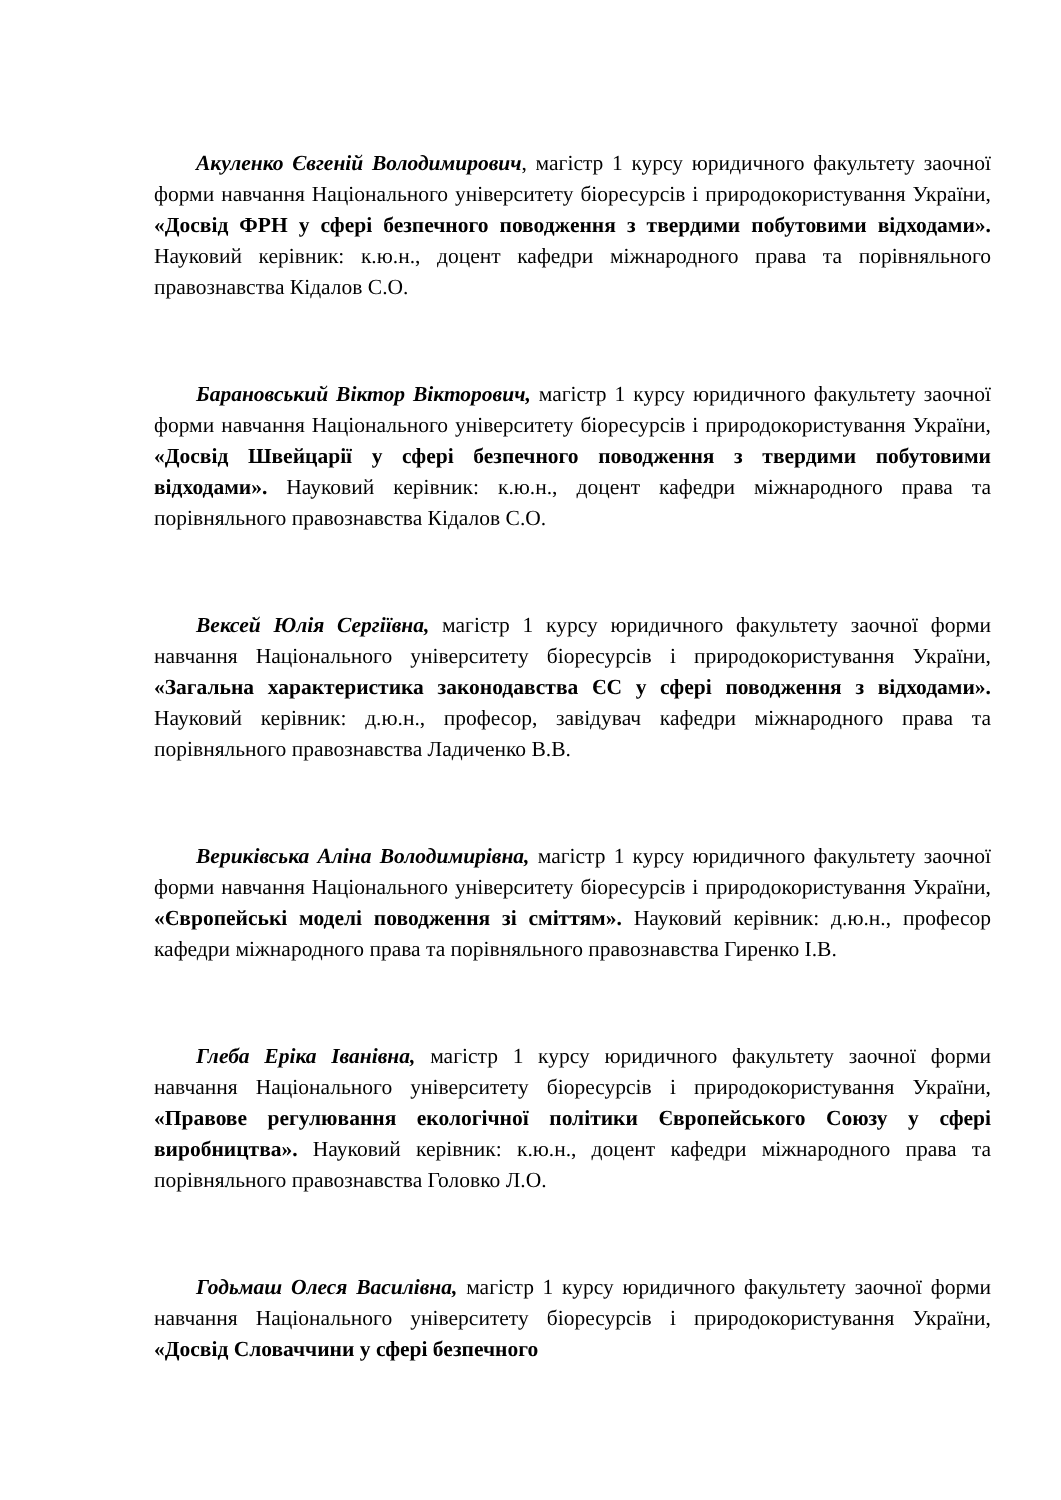Акуленко Євгеній Володимирович, магістр 1 курсу юридичного факультету заочної форми навчання Національного університету біоресурсів і природокористування України, «Досвід ФРН у сфері безпечного поводження з твердими побутовими відходами». Науковий керівник: к.ю.н., доцент кафедри міжнародного права та порівняльного правознавства Кідалов С.О.
Барановський Віктор Вікторович, магістр 1 курсу юридичного факультету заочної форми навчання Національного університету біоресурсів і природокористування України, «Досвід Швейцарії у сфері безпечного поводження з твердими побутовими відходами». Науковий керівник: к.ю.н., доцент кафедри міжнародного права та порівняльного правознавства Кідалов С.О.
Вексей Юлія Сергіївна, магістр 1 курсу юридичного факультету заочної форми навчання Національного університету біоресурсів і природокористування України, «Загальна характеристика законодавства ЄС у сфері поводження з відходами». Науковий керівник: д.ю.н., професор, завідувач кафедри міжнародного права та порівняльного правознавства Ладиченко В.В.
Вериківська Аліна Володимирівна, магістр 1 курсу юридичного факультету заочної форми навчання Національного університету біоресурсів і природокористування України, «Європейські моделі поводження зі сміттям». Науковий керівник: д.ю.н., професор кафедри міжнародного права та порівняльного правознавства Гиренко І.В.
Глеба Еріка Іванівна, магістр 1 курсу юридичного факультету заочної форми навчання Національного університету біоресурсів і природокористування України, «Правове регулювання екологічної політики Європейського Союзу у сфері виробництва». Науковий керівник: к.ю.н., доцент кафедри міжнародного права та порівняльного правознавства Головко Л.О.
Годьмаш Олеся Василівна, магістр 1 курсу юридичного факультету заочної форми навчання Національного університету біоресурсів і природокористування України, «Досвід Словаччини у сфері безпечного